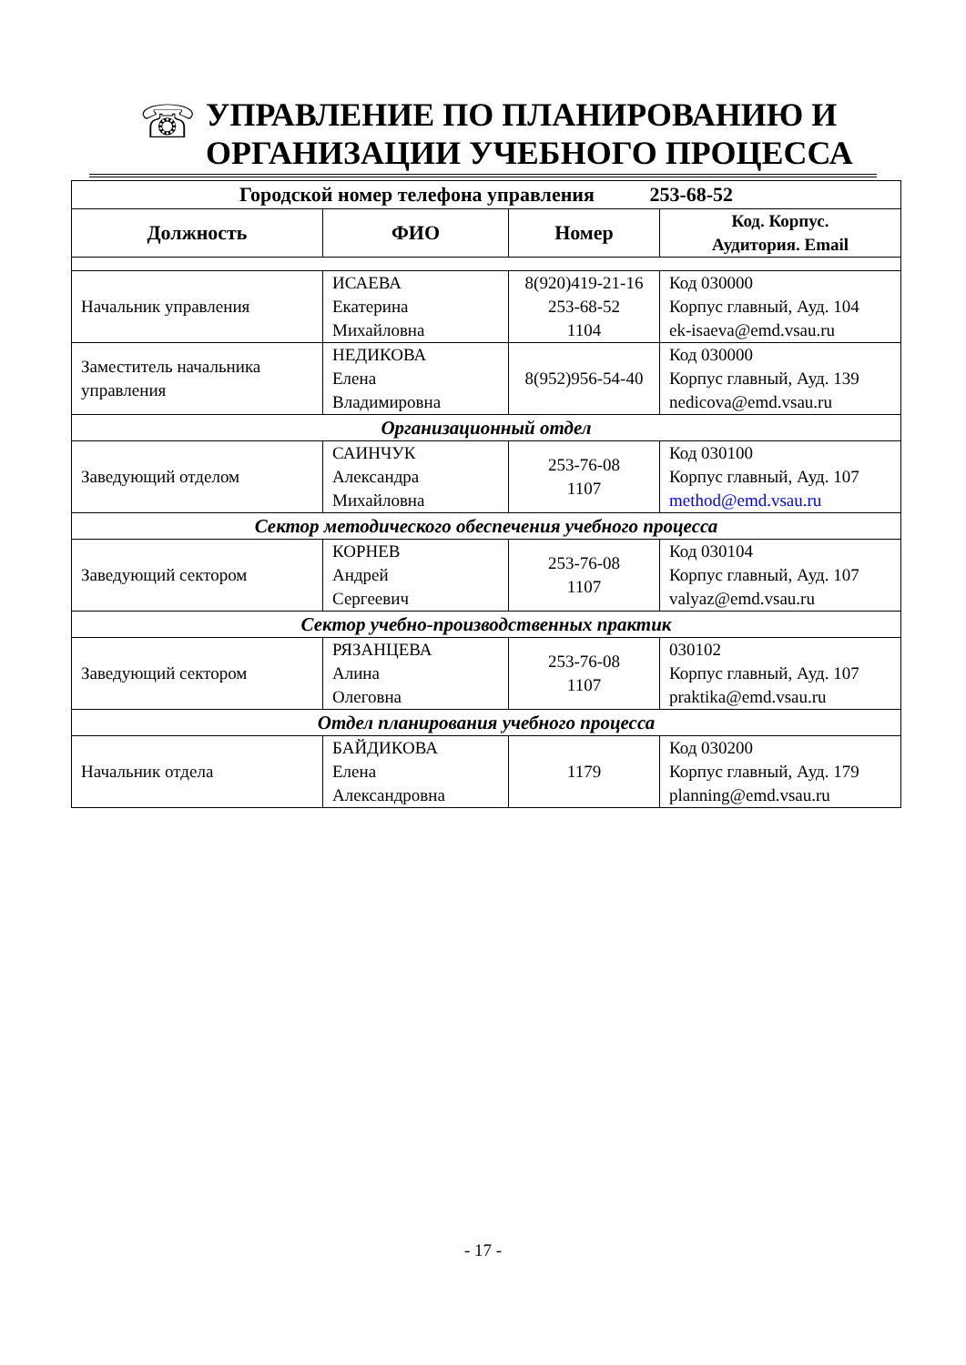☏
УПРАВЛЕНИЕ ПО ПЛАНИРОВАНИЮ И
ОРГАНИЗАЦИИ УЧЕБНОГО ПРОЦЕССА
| Городской номер телефона управления 253-68-52 | | | |
| --- | --- | --- | --- |
| Должность | ФИО | Номер | Код. Корпус. Аудитория. Email |
| Начальник управления | ИСАЕВА Екатерина Михайловна | 8(920)419-21-16 253-68-52 1104 | Код 030000 Корпус главный, Ауд. 104 ek-isaeva@emd.vsau.ru |
| Заместитель начальника управления | НЕДИКОВА Елена Владимировна | 8(952)956-54-40 | Код 030000 Корпус главный, Ауд. 139 nedicova@emd.vsau.ru |
| Организационный отдел | | | |
| Заведующий отделом | САИНЧУК Александра Михайловна | 253-76-08 1107 | Код 030100 Корпус главный, Ауд. 107 method@emd.vsau.ru |
| Сектор методического обеспечения учебного процесса | | | |
| Заведующий сектором | КОРНЕВ Андрей Сергеевич | 253-76-08 1107 | Код 030104 Корпус главный, Ауд. 107 valyaz@emd.vsau.ru |
| Сектор учебно-производственных практик | | | |
| Заведующий сектором | РЯЗАНЦЕВА Алина Олеговна | 253-76-08 1107 | 030102 Корпус главный, Ауд. 107 praktika@emd.vsau.ru |
| Отдел планирования учебного процесса | | | |
| Начальник отдела | БАЙДИКОВА Елена Александровна | 1179 | Код 030200 Корпус главный, Ауд. 179 planning@emd.vsau.ru |
- 17 -